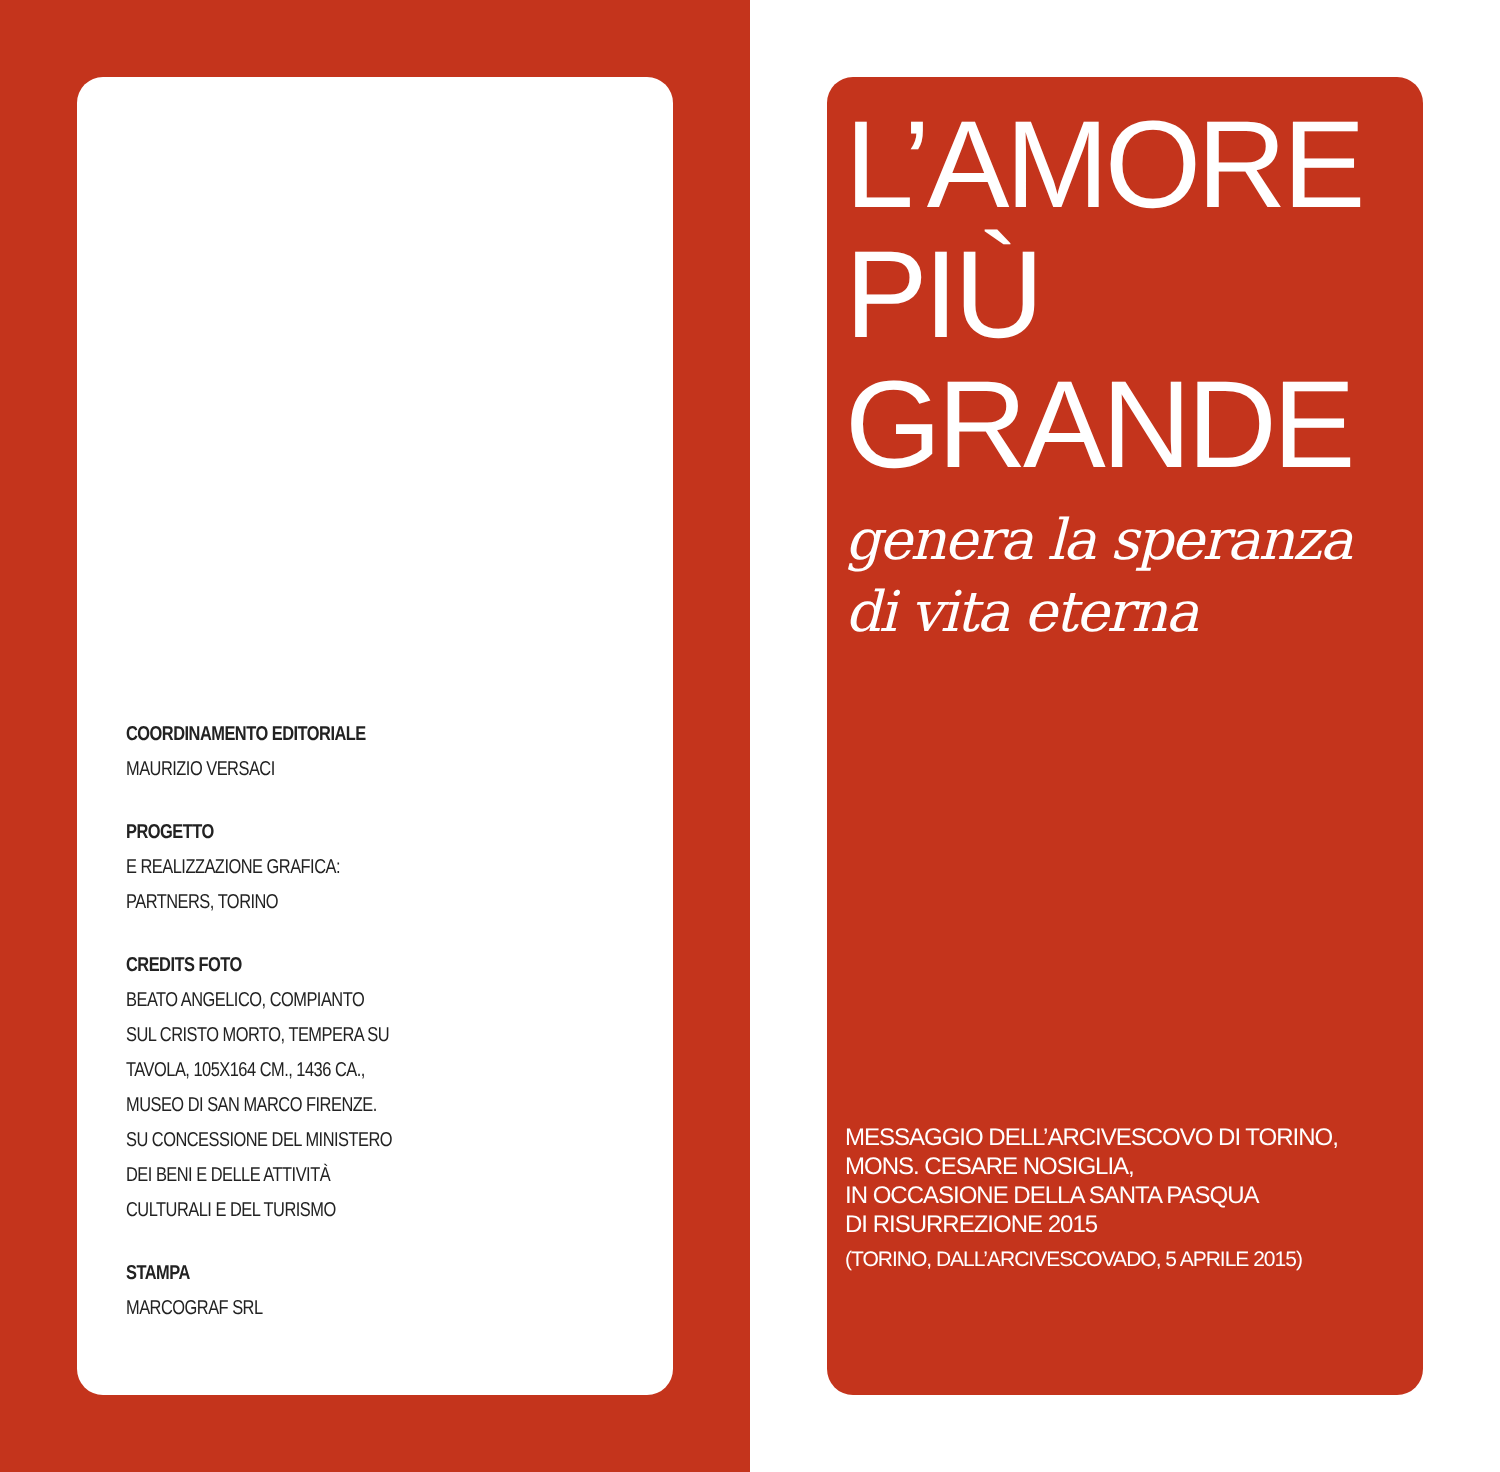COORDINAMENTO EDITORIALE
MAURIZIO VERSACI
PROGETTO
E REALIZZAZIONE GRAFICA:
PARTNERS, TORINO
CREDITS FOTO
BEATO ANGELICO, COMPIANTO
SUL CRISTO MORTO, TEMPERA SU
TAVOLA, 105X164 CM., 1436 CA.,
MUSEO DI SAN MARCO FIRENZE.
SU CONCESSIONE DEL MINISTERO
DEI BENI E DELLE ATTIVITÀ
CULTURALI E DEL TURISMO
STAMPA
MARCOGRAF SRL
L’AMORE
PIÙ GRANDE
genera la speranza
di vita eterna
MESSAGGIO DELL’ARCIVESCOVO DI TORINO,
MONS. CESARE NOSIGLIA,
IN OCCASIONE DELLA SANTA PASQUA
DI RISURREZIONE 2015
(TORINO, DALL’ARCIVESCOVADO, 5 APRILE 2015)